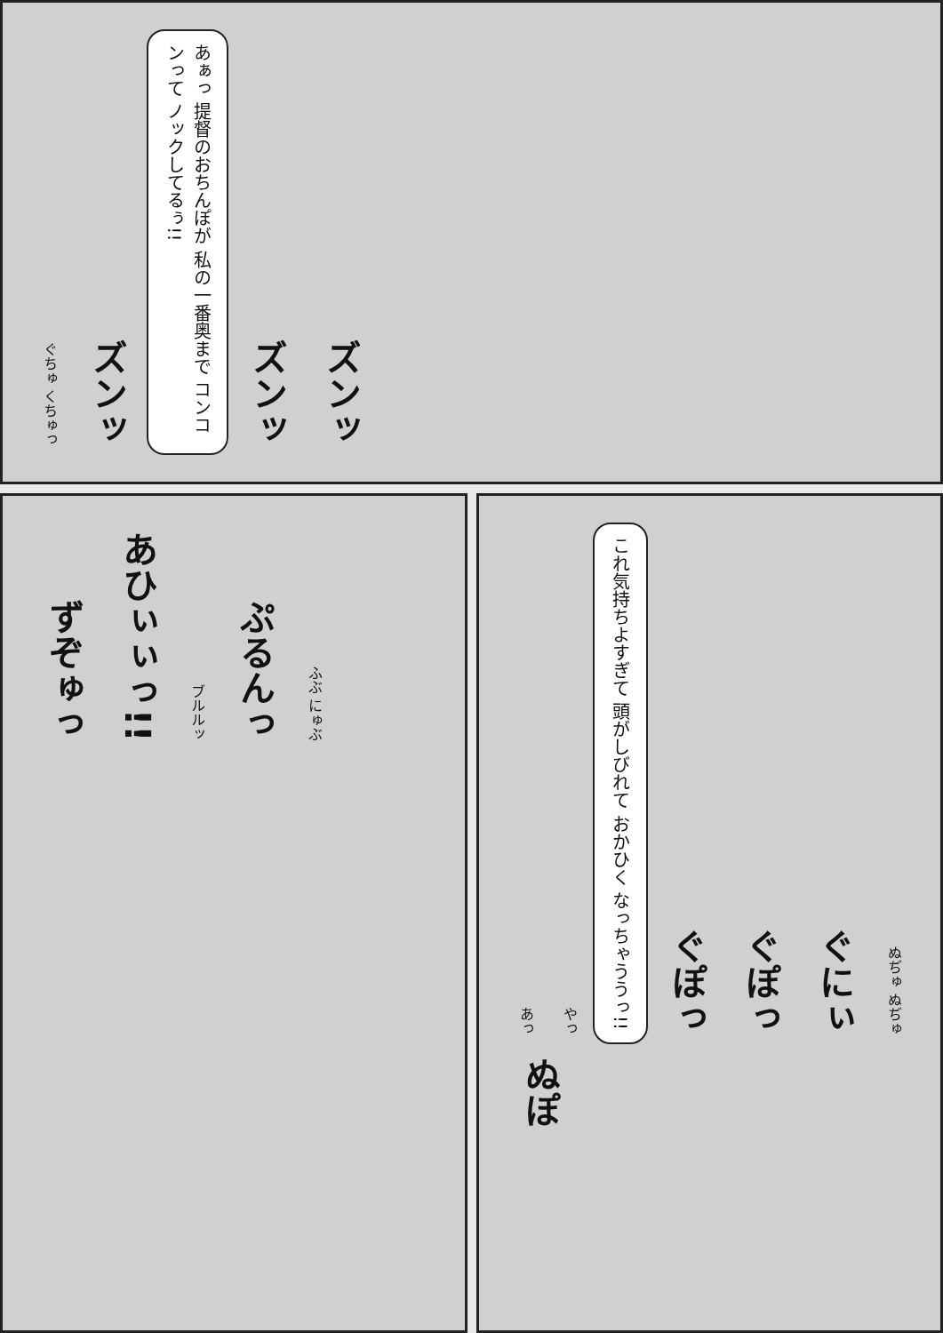ぐちゅ くちゅっ ズンッ
あぁっ 提督のおちんぽが 私の一番奥まで コンコンって ノックしてるぅ!!
ズンッ ズンッ
ずぞゅっ あひぃぃっ!! ブルルッ ぷるんっ ふぶ にゅぶ
あっ やっ
これ気持ちよすぎて 頭がしびれて おかひく なっちゃううっ!!
ぐぽっ ぐぽっ ぐにぃ ぬぢゅ ぬぢゅ ぬぽ